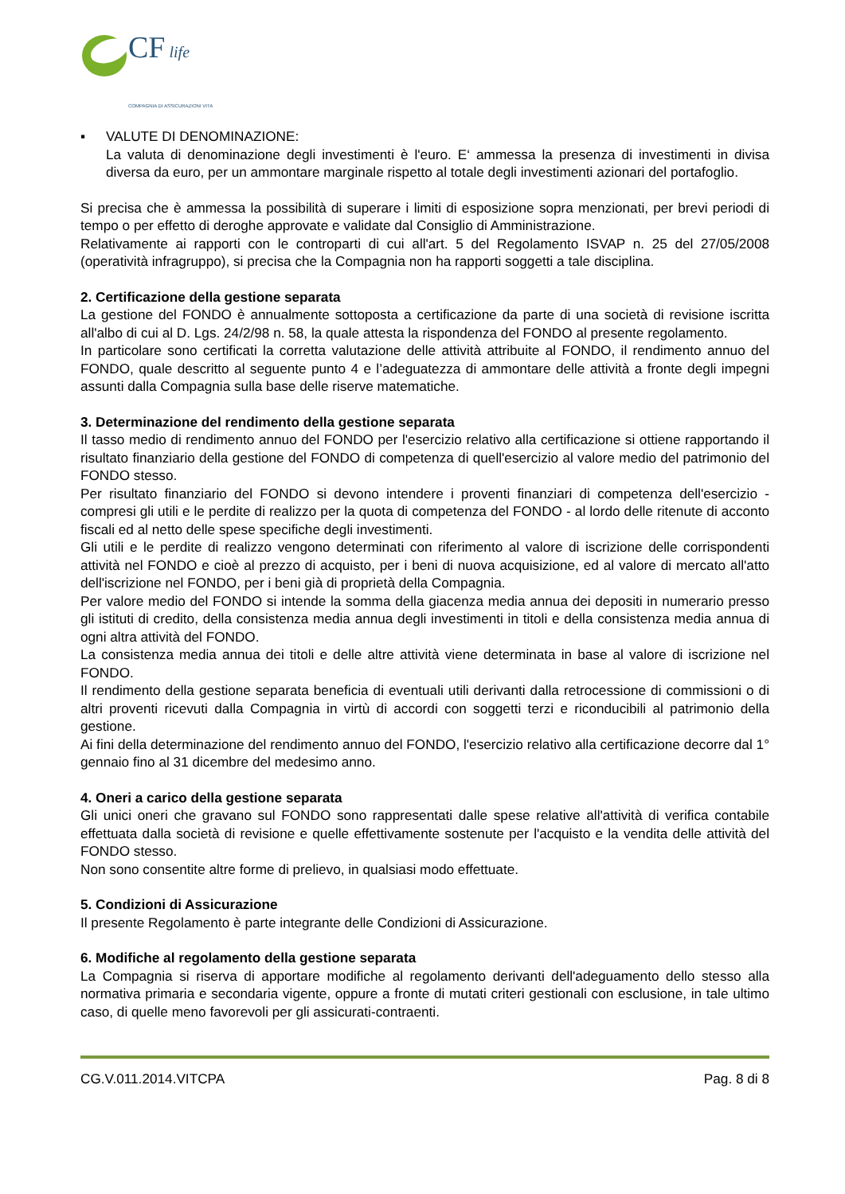CF life
COMPAGNIA DI ASSICURAZIONI VITA
▪ VALUTE DI DENOMINAZIONE:
La valuta di denominazione degli investimenti è l'euro. E‘ ammessa la presenza di investimenti in divisa diversa da euro, per un ammontare marginale rispetto al totale degli investimenti azionari del portafoglio.
Si precisa che è ammessa la possibilità di superare i limiti di esposizione sopra menzionati, per brevi periodi di tempo o per effetto di deroghe approvate e validate dal Consiglio di Amministrazione.
Relativamente ai rapporti con le controparti di cui all'art. 5 del Regolamento ISVAP n. 25 del 27/05/2008 (operatività infragruppo), si precisa che la Compagnia non ha rapporti soggetti a tale disciplina.
2. Certificazione della gestione separata
La gestione del FONDO è annualmente sottoposta a certificazione da parte di una società di revisione iscritta all'albo di cui al D. Lgs. 24/2/98 n. 58, la quale attesta la rispondenza del FONDO al presente regolamento.
In particolare sono certificati la corretta valutazione delle attività attribuite al FONDO, il rendimento annuo del FONDO, quale descritto al seguente punto 4 e l’adeguatezza di ammontare delle attività a fronte degli impegni assunti dalla Compagnia sulla base delle riserve matematiche.
3. Determinazione del rendimento della gestione separata
Il tasso medio di rendimento annuo del FONDO per l'esercizio relativo alla certificazione si ottiene rapportando il risultato finanziario della gestione del FONDO di competenza di quell'esercizio al valore medio del patrimonio del FONDO stesso.
Per risultato finanziario del FONDO si devono intendere i proventi finanziari di competenza dell'esercizio - compresi gli utili e le perdite di realizzo per la quota di competenza del FONDO - al lordo delle ritenute di acconto fiscali ed al netto delle spese specifiche degli investimenti.
Gli utili e le perdite di realizzo vengono determinati con riferimento al valore di iscrizione delle corrispondenti attività nel FONDO e cioè al prezzo di acquisto, per i beni di nuova acquisizione, ed al valore di mercato all'atto dell'iscrizione nel FONDO, per i beni già di proprietà della Compagnia.
Per valore medio del FONDO si intende la somma della giacenza media annua dei depositi in numerario presso gli istituti di credito, della consistenza media annua degli investimenti in titoli e della consistenza media annua di ogni altra attività del FONDO.
La consistenza media annua dei titoli e delle altre attività viene determinata in base al valore di iscrizione nel FONDO.
Il rendimento della gestione separata beneficia di eventuali utili derivanti dalla retrocessione di commissioni o di altri proventi ricevuti dalla Compagnia in virtù di accordi con soggetti terzi e riconducibili al patrimonio della gestione.
Ai fini della determinazione del rendimento annuo del FONDO, l'esercizio relativo alla certificazione decorre dal 1° gennaio fino al 31 dicembre del medesimo anno.
4. Oneri a carico della gestione separata
Gli unici oneri che gravano sul FONDO sono rappresentati dalle spese relative all'attività di verifica contabile effettuata dalla società di revisione e quelle effettivamente sostenute per l'acquisto e la vendita delle attività del FONDO stesso.
Non sono consentite altre forme di prelievo, in qualsiasi modo effettuate.
5. Condizioni di Assicurazione
Il presente Regolamento è parte integrante delle Condizioni di Assicurazione.
6. Modifiche al regolamento della gestione separata
La Compagnia si riserva di apportare modifiche al regolamento derivanti dell'adeguamento dello stesso alla normativa primaria e secondaria vigente, oppure a fronte di mutati criteri gestionali con esclusione, in tale ultimo caso, di quelle meno favorevoli per gli assicurati-contraenti.
CG.V.011.2014.VITCPA Pag. 8 di 8